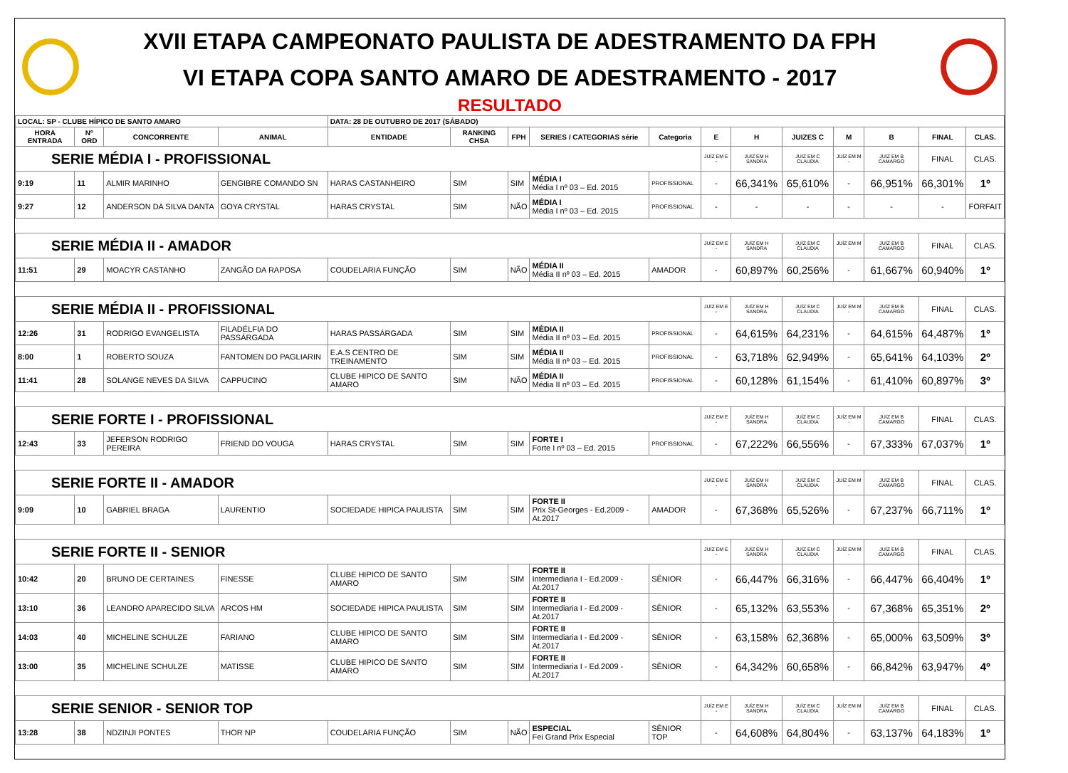XVII ETAPA CAMPEONATO PAULISTA DE ADESTRAMENTO DA FPH
VI ETAPA COPA SANTO AMARO DE ADESTRAMENTO - 2017
RESULTADO
| LOCAL: SP - CLUBE HÍPICO DE SANTO AMARO | | | | DATA: 28 DE OUTUBRO DE 2017 (SÁBADO) | | | | | | | | | | | |
| --- | --- | --- | --- | --- | --- | --- | --- | --- | --- | --- | --- | --- | --- | --- | --- |
| HORA ENTRADA | Nº ORD | CONCORRENTE | ANIMAL | ENTIDADE | RANKING CHSA | FPH | SERIES / CATEGORIAS série | Categoria | E | H | JUIZES C | M | B | FINAL | CLAS. |
| SERIE MÉDIA I - PROFISSIONAL | | | | | | | | | JUÍZ EM E - | JUÍZ EM H SANDRA | JUÍZ EM C CLAUDIA | JUÍZ EM M - | JUÍZ EM B CAMARGO | FINAL | CLAS. |
| 9:19 | 11 | ALMIR MARINHO | GENGIBRE COMANDO SN | HARAS CASTANHEIRO | SIM | SIM | MÉDIA I Média I nº 03 – Ed. 2015 | PROFISSIONAL | - | 66,341% | 65,610% | - | 66,951% | 66,301% | 1º |
| 9:27 | 12 | ANDERSON DA SILVA DANTA | GOYA CRYSTAL | HARAS CRYSTAL | SIM | NÃO | MÉDIA I Média I nº 03 – Ed. 2015 | PROFISSIONAL | - | - | - | - | - | - | FORFAIT |
| SERIE MÉDIA II - AMADOR | | | | | | | | | JUÍZ EM E - | JUÍZ EM H SANDRA | JUÍZ EM C CLAUDIA | JUÍZ EM M - | JUÍZ EM B CAMARGO | FINAL | CLAS. |
| 11:51 | 29 | MOACYR CASTANHO | ZANGÃO DA RAPOSA | COUDELARIA FUNÇÃO | SIM | NÃO | MÉDIA II Média II nº 03 – Ed. 2015 | AMADOR | - | 60,897% | 60,256% | - | 61,667% | 60,940% | 1º |
| SERIE MÉDIA II - PROFISSIONAL | | | | | | | | | JUÍZ EM E - | JUÍZ EM H SANDRA | JUÍZ EM C CLAUDIA | JUÍZ EM M - | JUÍZ EM B CAMARGO | FINAL | CLAS. |
| 12:26 | 31 | RODRIGO EVANGELISTA | FILADÉLFIA DO PASSÁRGADA | HARAS PASSÁRGADA | SIM | SIM | MÉDIA II Média II nº 03 – Ed. 2015 | PROFISSIONAL | - | 64,615% | 64,231% | - | 64,615% | 64,487% | 1º |
| 8:00 | 1 | ROBERTO SOUZA | FANTOMEN DO PAGLIARIN | E.A.S CENTRO DE TREINAMENTO | SIM | SIM | MÉDIA II Média II nº 03 – Ed. 2015 | PROFISSIONAL | - | 63,718% | 62,949% | - | 65,641% | 64,103% | 2º |
| 11:41 | 28 | SOLANGE NEVES DA SILVA | CAPPUCINO | CLUBE HIPICO DE SANTO AMARO | SIM | NÃO | MÉDIA II Média II nº 03 – Ed. 2015 | PROFISSIONAL | - | 60,128% | 61,154% | - | 61,410% | 60,897% | 3º |
| SERIE FORTE I - PROFISSIONAL | | | | | | | | | JUÍZ EM E - | JUÍZ EM H SANDRA | JUÍZ EM C CLAUDIA | JUÍZ EM M - | JUÍZ EM B CAMARGO | FINAL | CLAS. |
| 12:43 | 33 | JEFERSON RODRIGO PEREIRA | FRIEND DO VOUGA | HARAS CRYSTAL | SIM | SIM | FORTE I Forte I nº 03 – Ed. 2015 | PROFISSIONAL | - | 67,222% | 66,556% | - | 67,333% | 67,037% | 1º |
| SERIE FORTE II - AMADOR | | | | | | | | | JUÍZ EM E - | JUÍZ EM H SANDRA | JUÍZ EM C CLAUDIA | JUÍZ EM M - | JUÍZ EM B CAMARGO | FINAL | CLAS. |
| 9:09 | 10 | GABRIEL BRAGA | LAURENTIO | SOCIEDADE HIPICA PAULISTA | SIM | SIM | FORTE II Prix St-Georges - Ed.2009 - At.2017 | AMADOR | - | 67,368% | 65,526% | - | 67,237% | 66,711% | 1º |
| SERIE FORTE II - SENIOR | | | | | | | | | JUÍZ EM E - | JUÍZ EM H SANDRA | JUÍZ EM C CLAUDIA | JUÍZ EM M - | JUÍZ EM B CAMARGO | FINAL | CLAS. |
| 10:42 | 20 | BRUNO DE CERTAINES | FINESSE | CLUBE HIPICO DE SANTO AMARO | SIM | SIM | FORTE II Intermediaria I - Ed.2009 - At.2017 | SÊNIOR | - | 66,447% | 66,316% | - | 66,447% | 66,404% | 1º |
| 13:10 | 36 | LEANDRO APARECIDO SILVA | ARCOS HM | SOCIEDADE HIPICA PAULISTA | SIM | SIM | FORTE II Intermediaria I - Ed.2009 - At.2017 | SÊNIOR | - | 65,132% | 63,553% | - | 67,368% | 65,351% | 2º |
| 14:03 | 40 | MICHELINE SCHULZE | FARIANO | CLUBE HIPICO DE SANTO AMARO | SIM | SIM | FORTE II Intermediaria I - Ed.2009 - At.2017 | SÊNIOR | - | 63,158% | 62,368% | - | 65,000% | 63,509% | 3º |
| 13:00 | 35 | MICHELINE SCHULZE | MATISSE | CLUBE HIPICO DE SANTO AMARO | SIM | SIM | FORTE II Intermediaria I - Ed.2009 - At.2017 | SÊNIOR | - | 64,342% | 60,658% | - | 66,842% | 63,947% | 4º |
| SERIE SENIOR - SENIOR TOP | | | | | | | | | JUÍZ EM E - | JUÍZ EM H SANDRA | JUÍZ EM C CLAUDIA | JUÍZ EM M - | JUÍZ EM B CAMARGO | FINAL | CLAS. |
| 13:28 | 38 | NDZINJI PONTES | THOR NP | COUDELARIA FUNÇÃO | SIM | NÃO | ESPECIAL Fei Grand Prix Especial | SÊNIOR TOP | - | 64,608% | 64,804% | - | 63,137% | 64,183% | 1º |